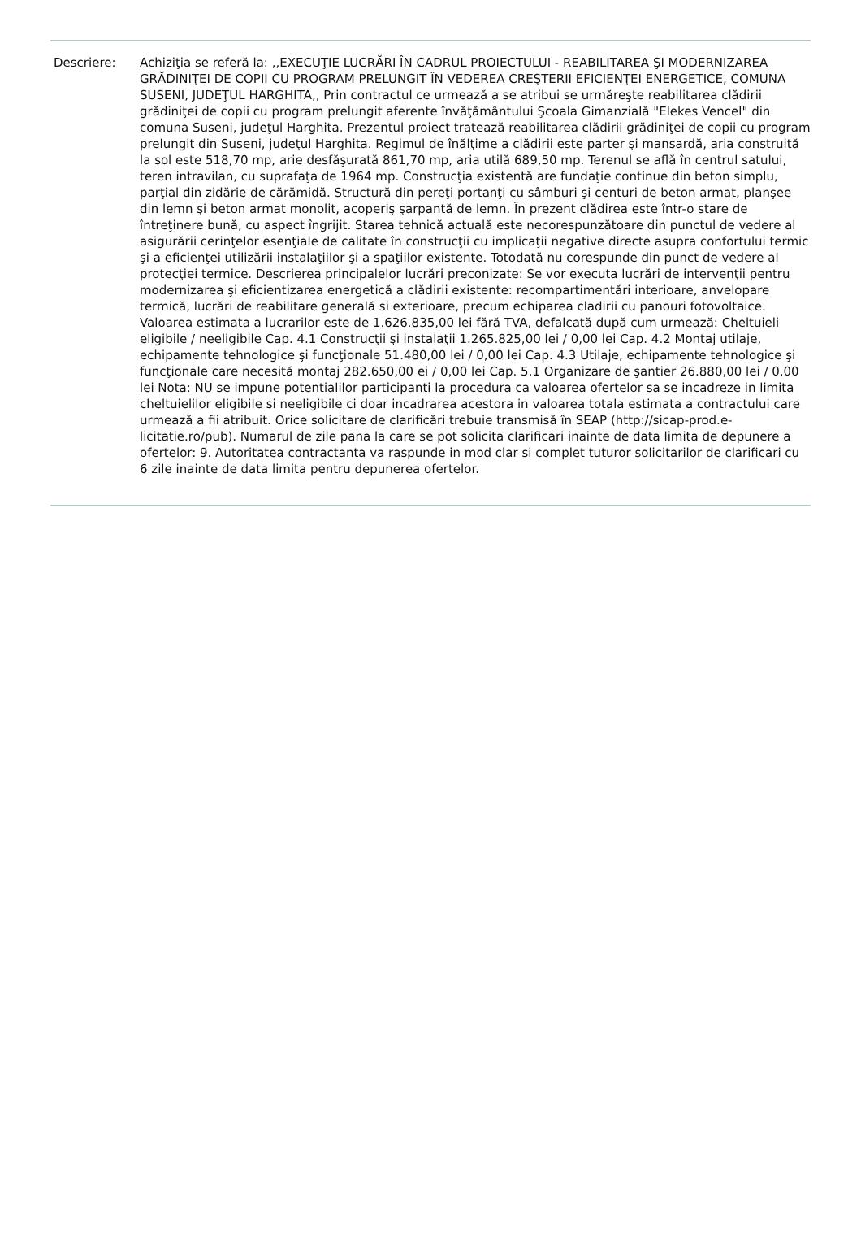Descriere: Achiziţia se referă la: ,,EXECUŢIE LUCRĂRI ÎN CADRUL PROIECTULUI - REABILITAREA ŞI MODERNIZAREA GRĂDINIŢEI DE COPII CU PROGRAM PRELUNGIT ÎN VEDEREA CREŞTERII EFICIENŢEI ENERGETICE, COMUNA SUSENI, JUDEŢUL HARGHITA,, Prin contractul ce urmează a se atribui se urmăreşte reabilitarea clădirii grădiniţei de copii cu program prelungit aferente învăţământului Şcoala Gimanzială "Elekes Vencel" din comuna Suseni, judeţul Harghita. Prezentul proiect tratează reabilitarea clădirii grădiniţei de copii cu program prelungit din Suseni, judeţul Harghita. Regimul de înălţime a clădirii este parter şi mansardă, aria construită la sol este 518,70 mp, arie desfăşurată 861,70 mp, aria utilă 689,50 mp. Terenul se află în centrul satului, teren intravilan, cu suprafaţa de 1964 mp. Construcţia existentă are fundaţie continue din beton simplu, parţial din zidărie de cărămidă. Structură din pereţi portanţi cu sâmburi şi centuri de beton armat, planşee din lemn şi beton armat monolit, acoperiş şarpantă de lemn. În prezent clădirea este într-o stare de întreţinere bună, cu aspect îngrijit. Starea tehnică actuală este necorespunzătoare din punctul de vedere al asigurării cerinţelor esenţiale de calitate în construcţii cu implicaţii negative directe asupra confortului termic şi a eficienţei utilizării instalaţiilor şi a spaţiilor existente. Totodată nu corespunde din punct de vedere al protecţiei termice. Descrierea principalelor lucrări preconizate: Se vor executa lucrări de intervenţii pentru modernizarea şi eficientizarea energetică a clădirii existente: recompartimentări interioare, anvelopare termică, lucrări de reabilitare generală si exterioare, precum echiparea cladirii cu panouri fotovoltaice. Valoarea estimata a lucrarilor este de 1.626.835,00 lei fără TVA, defalcată după cum urmează: Cheltuieli eligibile / neeligibile Cap. 4.1 Construcţii şi instalaţii 1.265.825,00 lei / 0,00 lei Cap. 4.2 Montaj utilaje, echipamente tehnologice şi funcţionale 51.480,00 lei / 0,00 lei Cap. 4.3 Utilaje, echipamente tehnologice şi funcţionale care necesită montaj 282.650,00 ei / 0,00 lei Cap. 5.1 Organizare de şantier 26.880,00 lei / 0,00 lei Nota: NU se impune potentialilor participanti la procedura ca valoarea ofertelor sa se incadreze in limita cheltuielilor eligibile si neeligibile ci doar incadrarea acestora in valoarea totala estimata a contractului care urmează a fii atribuit. Orice solicitare de clarificări trebuie transmisă în SEAP (http://sicap-prod.e-licitatie.ro/pub). Numarul de zile pana la care se pot solicita clarificari inainte de data limita de depunere a ofertelor: 9. Autoritatea contractanta va raspunde in mod clar si complet tuturor solicitarilor de clarificari cu 6 zile inainte de data limita pentru depunerea ofertelor.